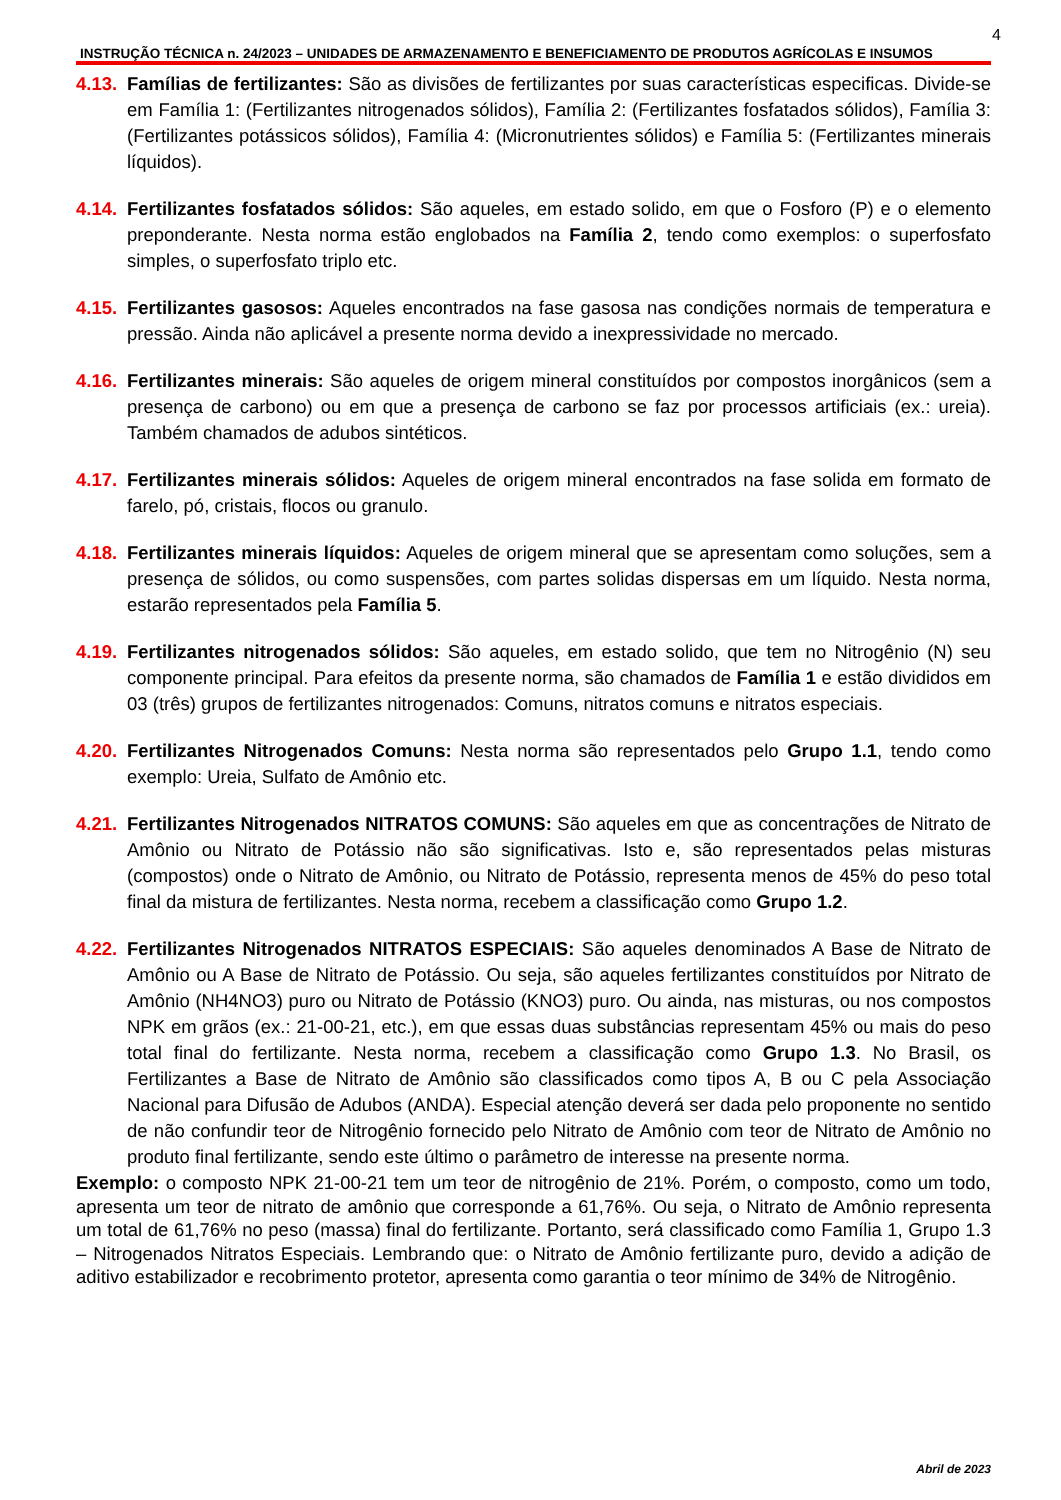4
INSTRUÇÃO TÉCNICA n. 24/2023 – UNIDADES DE ARMAZENAMENTO E BENEFICIAMENTO DE PRODUTOS AGRÍCOLAS E INSUMOS
4.13. Famílias de fertilizantes: São as divisões de fertilizantes por suas características especificas. Divide-se em Família 1: (Fertilizantes nitrogenados sólidos), Família 2: (Fertilizantes fosfatados sólidos), Família 3: (Fertilizantes potássicos sólidos), Família 4: (Micronutrientes sólidos) e Família 5: (Fertilizantes minerais líquidos).
4.14. Fertilizantes fosfatados sólidos: São aqueles, em estado solido, em que o Fosforo (P) e o elemento preponderante. Nesta norma estão englobados na Família 2, tendo como exemplos: o superfosfato simples, o superfosfato triplo etc.
4.15. Fertilizantes gasosos: Aqueles encontrados na fase gasosa nas condições normais de temperatura e pressão. Ainda não aplicável a presente norma devido a inexpressividade no mercado.
4.16. Fertilizantes minerais: São aqueles de origem mineral constituídos por compostos inorgânicos (sem a presença de carbono) ou em que a presença de carbono se faz por processos artificiais (ex.: ureia). Também chamados de adubos sintéticos.
4.17. Fertilizantes minerais sólidos: Aqueles de origem mineral encontrados na fase solida em formato de farelo, pó, cristais, flocos ou granulo.
4.18. Fertilizantes minerais líquidos: Aqueles de origem mineral que se apresentam como soluções, sem a presença de sólidos, ou como suspensões, com partes solidas dispersas em um líquido. Nesta norma, estarão representados pela Família 5.
4.19. Fertilizantes nitrogenados sólidos: São aqueles, em estado solido, que tem no Nitrogênio (N) seu componente principal. Para efeitos da presente norma, são chamados de Família 1 e estão divididos em 03 (três) grupos de fertilizantes nitrogenados: Comuns, nitratos comuns e nitratos especiais.
4.20. Fertilizantes Nitrogenados Comuns: Nesta norma são representados pelo Grupo 1.1, tendo como exemplo: Ureia, Sulfato de Amônio etc.
4.21. Fertilizantes Nitrogenados NITRATOS COMUNS: São aqueles em que as concentrações de Nitrato de Amônio ou Nitrato de Potássio não são significativas. Isto e, são representados pelas misturas (compostos) onde o Nitrato de Amônio, ou Nitrato de Potássio, representa menos de 45% do peso total final da mistura de fertilizantes. Nesta norma, recebem a classificação como Grupo 1.2.
4.22. Fertilizantes Nitrogenados NITRATOS ESPECIAIS: São aqueles denominados A Base de Nitrato de Amônio ou A Base de Nitrato de Potássio. Ou seja, são aqueles fertilizantes constituídos por Nitrato de Amônio (NH4NO3) puro ou Nitrato de Potássio (KNO3) puro. Ou ainda, nas misturas, ou nos compostos NPK em grãos (ex.: 21-00-21, etc.), em que essas duas substâncias representam 45% ou mais do peso total final do fertilizante. Nesta norma, recebem a classificação como Grupo 1.3. No Brasil, os Fertilizantes a Base de Nitrato de Amônio são classificados como tipos A, B ou C pela Associação Nacional para Difusão de Adubos (ANDA). Especial atenção deverá ser dada pelo proponente no sentido de não confundir teor de Nitrogênio fornecido pelo Nitrato de Amônio com teor de Nitrato de Amônio no produto final fertilizante, sendo este último o parâmetro de interesse na presente norma.
Exemplo: o composto NPK 21-00-21 tem um teor de nitrogênio de 21%. Porém, o composto, como um todo, apresenta um teor de nitrato de amônio que corresponde a 61,76%. Ou seja, o Nitrato de Amônio representa um total de 61,76% no peso (massa) final do fertilizante. Portanto, será classificado como Família 1, Grupo 1.3 – Nitrogenados Nitratos Especiais. Lembrando que: o Nitrato de Amônio fertilizante puro, devido a adição de aditivo estabilizador e recobrimento protetor, apresenta como garantia o teor mínimo de 34% de Nitrogênio.
Abril de 2023